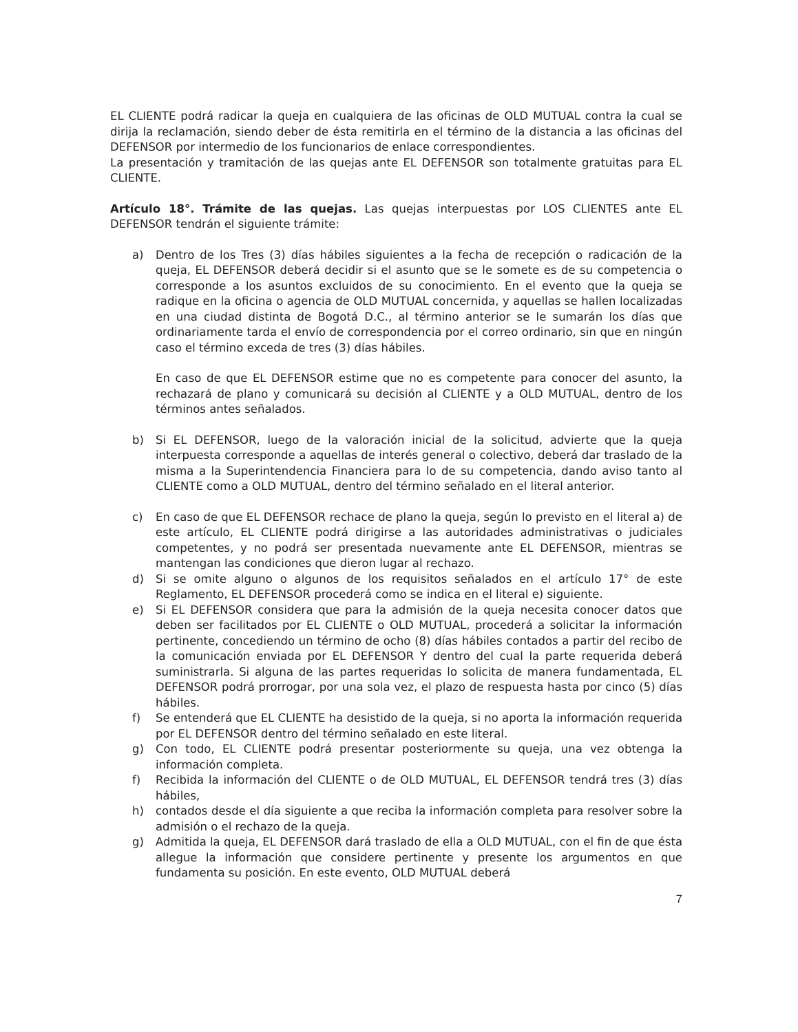EL CLIENTE podrá radicar la queja en cualquiera de las oficinas de OLD MUTUAL contra la cual se dirija la reclamación, siendo deber de ésta remitirla en el término de la distancia a las oficinas del DEFENSOR por intermedio de los funcionarios de enlace correspondientes.
La presentación y tramitación de las quejas ante EL DEFENSOR son totalmente gratuitas para EL CLIENTE.
Artículo 18°. Trámite de las quejas. Las quejas interpuestas por LOS CLIENTES ante EL DEFENSOR tendrán el siguiente trámite:
a) Dentro de los Tres (3) días hábiles siguientes a la fecha de recepción o radicación de la queja, EL DEFENSOR deberá decidir si el asunto que se le somete es de su competencia o corresponde a los asuntos excluidos de su conocimiento. En el evento que la queja se radique en la oficina o agencia de OLD MUTUAL concernida, y aquellas se hallen localizadas en una ciudad distinta de Bogotá D.C., al término anterior se le sumarán los días que ordinariamente tarda el envío de correspondencia por el correo ordinario, sin que en ningún caso el término exceda de tres (3) días hábiles.
En caso de que EL DEFENSOR estime que no es competente para conocer del asunto, la rechazará de plano y comunicará su decisión al CLIENTE y a OLD MUTUAL, dentro de los términos antes señalados.
b) Si EL DEFENSOR, luego de la valoración inicial de la solicitud, advierte que la queja interpuesta corresponde a aquellas de interés general o colectivo, deberá dar traslado de la misma a la Superintendencia Financiera para lo de su competencia, dando aviso tanto al CLIENTE como a OLD MUTUAL, dentro del término señalado en el literal anterior.
c) En caso de que EL DEFENSOR rechace de plano la queja, según lo previsto en el literal a) de este artículo, EL CLIENTE podrá dirigirse a las autoridades administrativas o judiciales competentes, y no podrá ser presentada nuevamente ante EL DEFENSOR, mientras se mantengan las condiciones que dieron lugar al rechazo.
d) Si se omite alguno o algunos de los requisitos señalados en el artículo 17° de este Reglamento, EL DEFENSOR procederá como se indica en el literal e) siguiente.
e) Si EL DEFENSOR considera que para la admisión de la queja necesita conocer datos que deben ser facilitados por EL CLIENTE o OLD MUTUAL, procederá a solicitar la información pertinente, concediendo un término de ocho (8) días hábiles contados a partir del recibo de la comunicación enviada por EL DEFENSOR Y dentro del cual la parte requerida deberá suministrarla. Si alguna de las partes requeridas lo solicita de manera fundamentada, EL DEFENSOR podrá prorrogar, por una sola vez, el plazo de respuesta hasta por cinco (5) días hábiles.
f) Se entenderá que EL CLIENTE ha desistido de la queja, si no aporta la información requerida por EL DEFENSOR dentro del término señalado en este literal.
g) Con todo, EL CLIENTE podrá presentar posteriormente su queja, una vez obtenga la información completa.
f) Recibida la información del CLIENTE o de OLD MUTUAL, EL DEFENSOR tendrá tres (3) días hábiles,
h) contados desde el día siguiente a que reciba la información completa para resolver sobre la admisión o el rechazo de la queja.
g) Admitida la queja, EL DEFENSOR dará traslado de ella a OLD MUTUAL, con el fin de que ésta allegue la información que considere pertinente y presente los argumentos en que fundamenta su posición. En este evento, OLD MUTUAL deberá
7